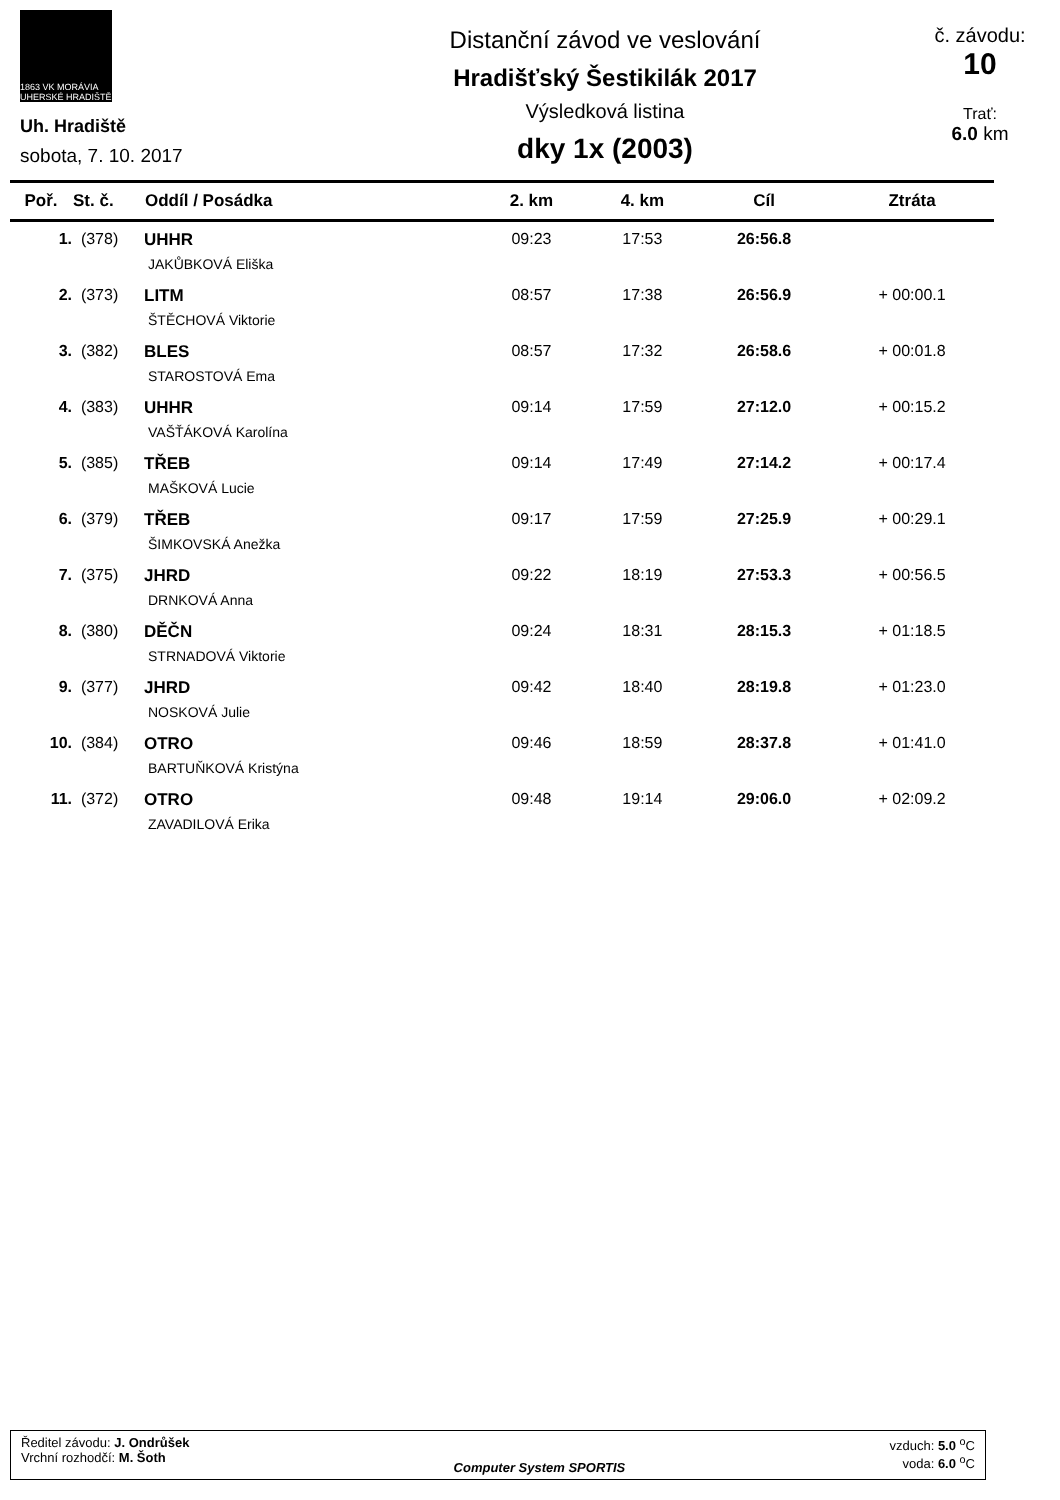1863 VK MORÁVIA UHERSKÉ HRADIŠTĚ
Uh. Hradiště
sobota, 7. 10. 2017
Distanční závod ve veslování
Hradišťský Šestikilák 2017
Výsledková listina
dky 1x (2003)
č. závodu:
10
Trať:
6.0 km
| Poř. | St. č. | Oddíl / Posádka | 2. km | 4. km | Cíl | Ztráta |
| --- | --- | --- | --- | --- | --- | --- |
| 1. | (378) | UHHR JAKŮBKOVÁ Eliška | 09:23 | 17:53 | 26:56.8 | |
| 2. | (373) | LITM ŠTĚCHOVÁ Viktorie | 08:57 | 17:38 | 26:56.9 | + 00:00.1 |
| 3. | (382) | BLES STAROSTOVÁ Ema | 08:57 | 17:32 | 26:58.6 | + 00:01.8 |
| 4. | (383) | UHHR VAŠŤÁKOVÁ Karolína | 09:14 | 17:59 | 27:12.0 | + 00:15.2 |
| 5. | (385) | TŘEB MAŠKOVÁ Lucie | 09:14 | 17:49 | 27:14.2 | + 00:17.4 |
| 6. | (379) | TŘEB ŠIMKOVSKÁ Anežka | 09:17 | 17:59 | 27:25.9 | + 00:29.1 |
| 7. | (375) | JHRD DRNKOVÁ Anna | 09:22 | 18:19 | 27:53.3 | + 00:56.5 |
| 8. | (380) | DĚČN STRNADOVÁ Viktorie | 09:24 | 18:31 | 28:15.3 | + 01:18.5 |
| 9. | (377) | JHRD NOSKOVÁ Julie | 09:42 | 18:40 | 28:19.8 | + 01:23.0 |
| 10. | (384) | OTRO BARTUŇKOVÁ Kristýna | 09:46 | 18:59 | 28:37.8 | + 01:41.0 |
| 11. | (372) | OTRO ZAVADILOVÁ Erika | 09:48 | 19:14 | 29:06.0 | + 02:09.2 |
Ředitel závodu: J. Ondrůšek
Vrchní rozhodčí: M. Šoth
Computer System SPORTIS vzduch: 5.0 <sup>o</sup>C
voda: 6.0 <sup>o</sup>C